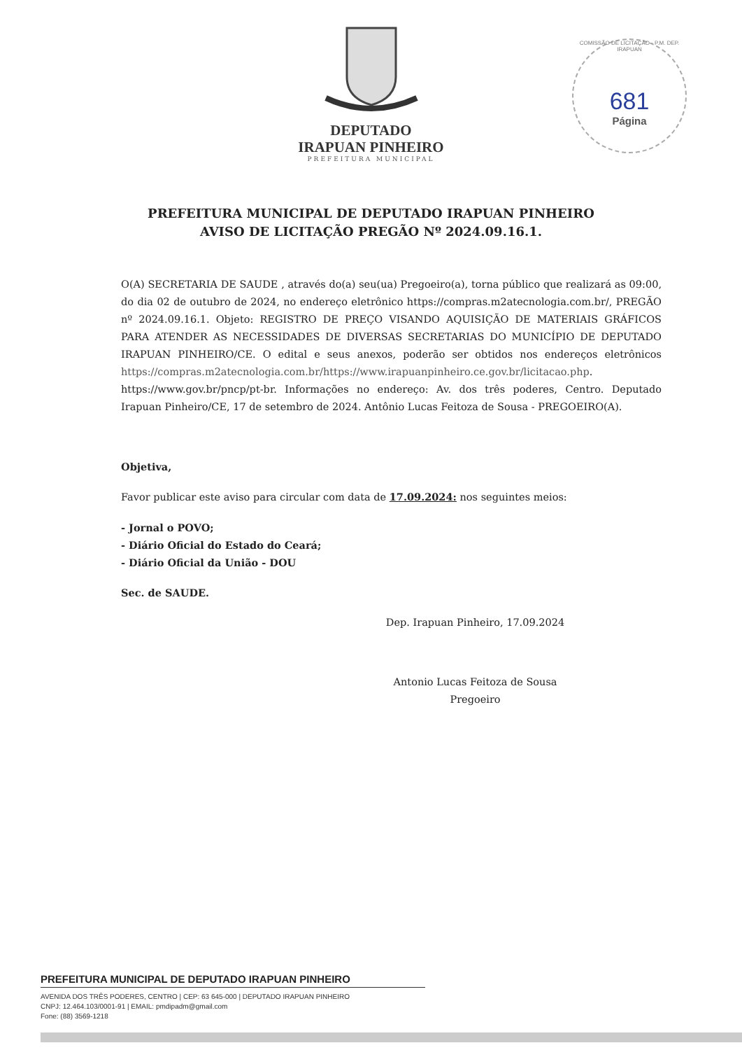DEPUTADO
IRAPUAN PINHEIRO
PREFEITURA MUNICIPAL
COMISSÃO DE LICITAÇÃO - P.M. DEP. IRAPUAN
681
Página
PREFEITURA MUNICIPAL DE DEPUTADO IRAPUAN PINHEIRO
AVISO DE LICITAÇÃO PREGÃO Nº 2024.09.16.1.
O(A) SECRETARIA DE SAUDE , através do(a) seu(ua) Pregoeiro(a), torna público que realizará as 09:00, do dia 02 de outubro de 2024, no endereço eletrônico https://compras.m2atecnologia.com.br/, PREGÃO nº 2024.09.16.1. Objeto: REGISTRO DE PREÇO VISANDO AQUISIÇÃO DE MATERIAIS GRÁFICOS PARA ATENDER AS NECESSIDADES DE DIVERSAS SECRETARIAS DO MUNICÍPIO DE DEPUTADO IRAPUAN PINHEIRO/CE. O edital e seus anexos, poderão ser obtidos nos endereços eletrônicos https://compras.m2atecnologia.com.br/https://www.irapuanpinheiro.ce.gov.br/licitacao.php. https://www.gov.br/pncp/pt-br. Informações no endereço: Av. dos três poderes, Centro. Deputado Irapuan Pinheiro/CE, 17 de setembro de 2024. Antônio Lucas Feitoza de Sousa - PREGOEIRO(A).
Objetiva,
Favor publicar este aviso para circular com data de 17.09.2024: nos seguintes meios:
- Jornal o POVO;
- Diário Oficial do Estado do Ceará;
- Diário Oficial da União - DOU
Sec. de SAUDE.
Dep. Irapuan Pinheiro, 17.09.2024
Antonio Lucas Feitoza de Sousa
Pregoeiro
PREFEITURA MUNICIPAL DE DEPUTADO IRAPUAN PINHEIRO
AVENIDA DOS TRÊS PODERES, CENTRO | CEP: 63 645-000 | DEPUTADO IRAPUAN PINHEIRO
CNPJ: 12.464.103/0001-91 | EMAIL: pmdipadm@gmail.com
Fone: (88) 3569-1218